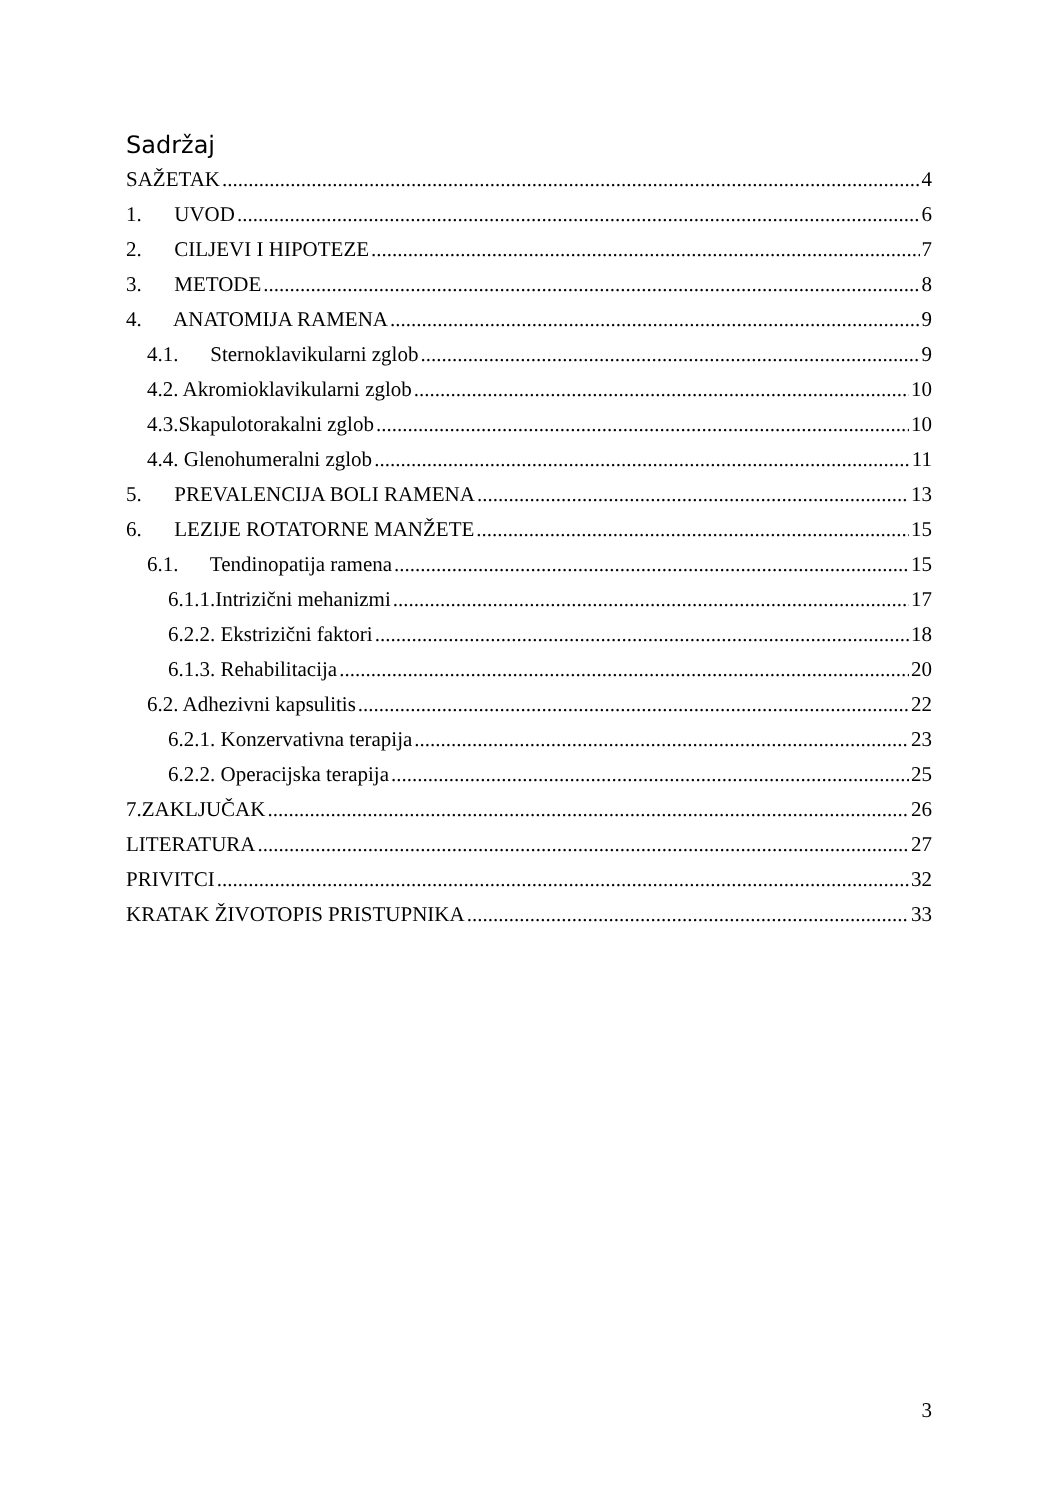Sadržaj
SAŽETAK 4
1. UVOD 6
2. CILJEVI I HIPOTEZE 7
3. METODE 8
4. ANATOMIJA RAMENA 9
4.1. Sternoklavikularni zglob 9
4.2. Akromioklavikularni zglob 10
4.3.Skapulotorakalni zglob 10
4.4. Glenohumeralni zglob 11
5. PREVALENCIJA BOLI RAMENA 13
6. LEZIJE ROTATORNE MANŽETE 15
6.1. Tendinopatija ramena 15
6.1.1.Intrizični mehanizmi 17
6.2.2. Ekstrizični faktori 18
6.1.3. Rehabilitacija 20
6.2. Adhezivni kapsulitis 22
6.2.1. Konzervativna terapija 23
6.2.2. Operacijska terapija 25
7.ZAKLJUČAK 26
LITERATURA 27
PRIVITCI 32
KRATAK ŽIVOTOPIS PRISTUPNIKA 33
3